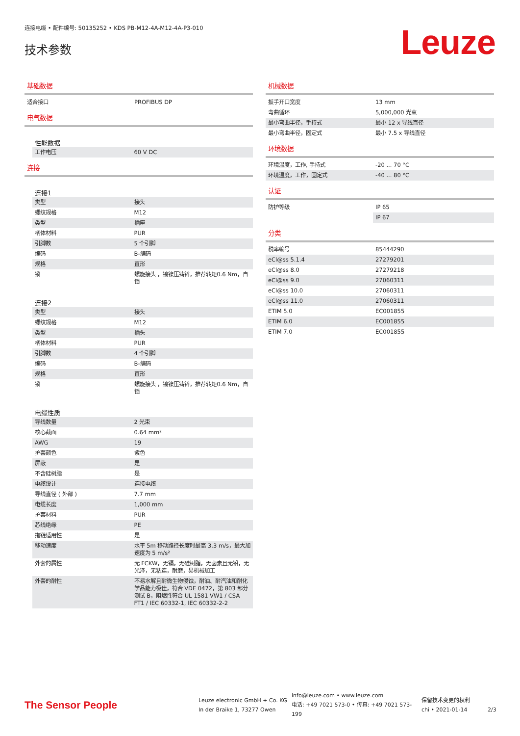连接电缆 • 配件编号: 50135252 • KDS PB-M12-4A-M12-4A-P3-010
技术参数
Leuze
基础数据
| 适合接口 | PROFIBUS DP |
电气数据
性能数据
| 工作电压 | 60 V DC |
连接
连接1
| 类型 | 接头 |
| 螺纹规格 | M12 |
| 类型 | 插座 |
| 柄体材料 | PUR |
| 引脚数 | 5 个引脚 |
| 编码 | B-编码 |
| 规格 | 直形 |
| 锁 | 螺旋接头 ，镀镍压铸锌，推荐转矩0.6 Nm，自锁 |
连接2
| 类型 | 接头 |
| 螺纹规格 | M12 |
| 类型 | 插头 |
| 柄体材料 | PUR |
| 引脚数 | 4 个引脚 |
| 编码 | B-编码 |
| 规格 | 直形 |
| 锁 | 螺旋接头 ，镀镍压铸锌，推荐转矩0.6 Nm，自锁 |
电缆性质
| 导线数量 | 2 光束 |
| 核心截面 | 0.64 mm² |
| AWG | 19 |
| 护套颜色 | 紫色 |
| 屏蔽 | 是 |
| 不含硅树脂 | 是 |
| 电缆设计 | 连接电缆 |
| 导线直径 ( 外部 ) | 7.7 mm |
| 电缆长度 | 1,000 mm |
| 护套材料 | PUR |
| 芯线绝缘 | PE |
| 拖链适用性 | 是 |
| 移动速度 | 水平 5m 移动路径长度时最高 3.3 m/s，最大加速度为 5 m/s² |
| 外套的属性 | 无 FCKW，无镉，无硅树脂，无卤素且无铅，无光泽，无粘连，耐磨，易机械加工 |
| 外套的耐性 | 不易水解且耐微生物侵蚀，耐油、耐汽油和耐化学品能力极佳，符合 VDE 0472，第 803 部分测试 B，阻燃性符合 UL 1581 VW1 / CSA FT1 / IEC 60332-1, IEC 60332-2-2 |
机械数据
| 扳手开口宽度 | 13 mm |
| 弯曲循环 | 5,000,000 光束 |
| 最小弯曲半径，手持式 | 最小 12 x 导线直径 |
| 最小弯曲半径，固定式 | 最小 7.5 x 导线直径 |
环境数据
| 环境温度，工作, 手持式 | -20 ... 70 °C |
| 环境温度，工作，固定式 | -40 ... 80 °C |
认证
| 防护等级 | IP 65 |
| | IP 67 |
分类
| 税率编号 | 85444290 |
| eCl@ss 5.1.4 | 27279201 |
| eCl@ss 8.0 | 27279218 |
| eCl@ss 9.0 | 27060311 |
| eCl@ss 10.0 | 27060311 |
| eCl@ss 11.0 | 27060311 |
| ETIM 5.0 | EC001855 |
| ETIM 6.0 | EC001855 |
| ETIM 7.0 | EC001855 |
The Sensor People
Leuze electronic GmbH + Co. KG
In der Braike 1, 73277 Owen
info@leuze.com • www.leuze.com
电话: +49 7021 573-0 • 传真: +49 7021 573-199
保留技术变更的权利
chi • 2021-01-14
2/3